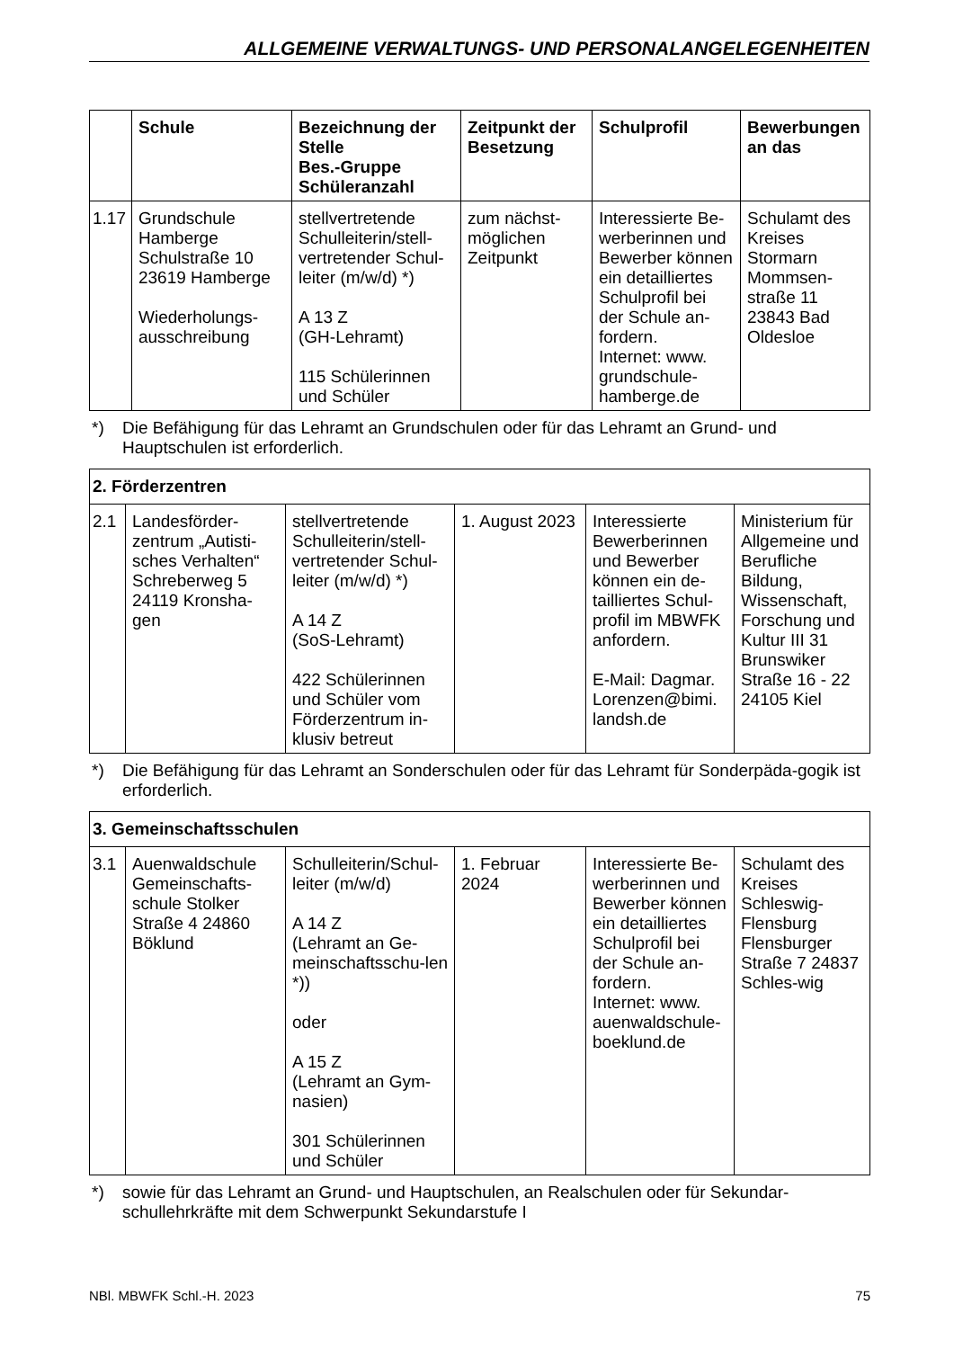ALLGEMEINE VERWALTUNGS- UND PERSONALANGELEGENHEITEN
| | Schule | Bezeichnung der Stelle Bes.-Gruppe Schüleranzahl | Zeitpunkt der Besetzung | Schulprofil | Bewerbungen an das |
| --- | --- | --- | --- | --- | --- |
| 1.17 | Grundschule Hamberge Schulstraße 10 23619 Hamberge Wiederholungs-ausschreibung | stellvertretende Schulleiterin/stell-vertretender Schul-leiter (m/w/d) *) A 13 Z (GH-Lehramt) 115 Schülerinnen und Schüler | zum nächst-möglichen Zeitpunkt | Interessierte Be-werberinnen und Bewerber können ein detailliertes Schulprofil bei der Schule an-fordern. Internet: www. grundschule-hamberge.de | Schulamt des Kreises Stormarn Mommsen-straße 11 23843 Bad Oldesloe |
*) Die Befähigung für das Lehramt an Grundschulen oder für das Lehramt an Grund- und Hauptschulen ist erforderlich.
| 2. Förderzentren | | | | | |
| 2.1 | Landesförder-zentrum „Autisti-sches Verhalten“ Schreberweg 5 24119 Kronsha-gen | stellvertretende Schulleiterin/stell-vertretender Schul-leiter (m/w/d) *) A 14 Z (SoS-Lehramt) 422 Schülerinnen und Schüler vom Förderzentrum in-klusiv betreut | 1. August 2023 | Interessierte Bewerberinnen und Bewerber können ein de-tailliertes Schul-profil im MBWFK anfordern. E-Mail: Dagmar. Lorenzen@bimi. landsh.de | Ministerium für Allgemeine und Berufliche Bildung, Wissenschaft, Forschung und Kultur III 31 Brunswiker Straße 16 - 22 24105 Kiel |
*) Die Befähigung für das Lehramt an Sonderschulen oder für das Lehramt für Sonderpäda-gogik ist erforderlich.
| 3. Gemeinschaftsschulen | | | | | |
| 3.1 | Auenwaldschule Gemeinschafts-schule Stolker Straße 4 24860 Böklund | Schulleiterin/Schul-leiter (m/w/d) A 14 Z (Lehramt an Ge-meinschaftsschu-len *)) oder A 15 Z (Lehramt an Gym-nasien) 301 Schülerinnen und Schüler | 1. Februar 2024 | Interessierte Be-werberinnen und Bewerber können ein detailliertes Schulprofil bei der Schule an-fordern. Internet: www. auenwaldschule-boeklund.de | Schulamt des Kreises Schleswig-Flensburg Flensburger Straße 7 24837 Schles-wig |
*) sowie für das Lehramt an Grund- und Hauptschulen, an Realschulen oder für Sekundar-schullehrkräfte mit dem Schwerpunkt Sekundarstufe I
NBl. MBWFK Schl.-H. 2023 75